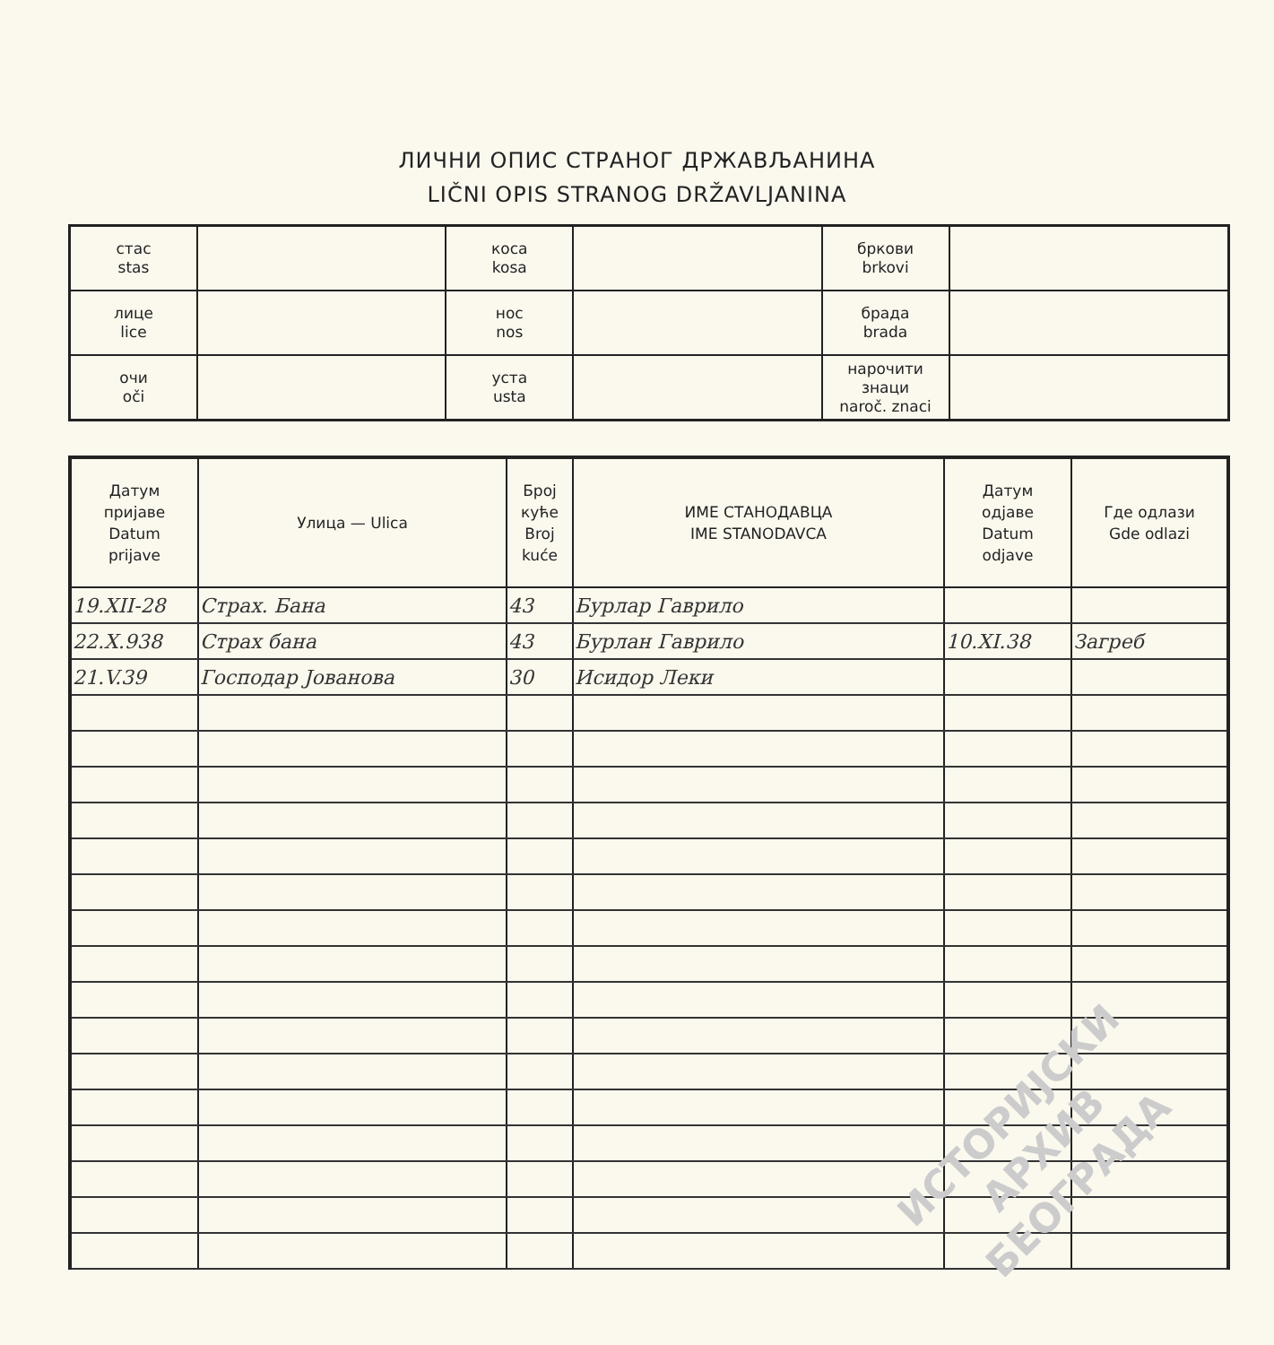ЛИЧНИ ОПИС СТРАНОГ ДРЖАВЉАНИНА
LIČNI OPIS STRANOG DRŽAVLJANINA
| стас stas | | коса kosa | | бркови brkovi | |
| лице lice | | нос nos | | брада brada | |
| очи oči | | уста usta | | нарочити знаци naroč. znaci | |
| Датум пријаве Datum prijave | Улица — Ulica | Број куће Broj kuće | ИМЕ СТАНОДАВЦА IME STANODAVCA | Датум одјаве Datum odjave | Где одлази Gde odlazi |
| --- | --- | --- | --- | --- | --- |
| 19.XII-28 | Страх. Бана | 43 | Бурлар Гаврило | | |
| 22.X.938 | Страх бана | 43 | Бурлан Гаврило | 10.XI.38 | Загреб |
| 21.V.39 | Господар Јованова | 30 | Исидор Леки | | |
ИСТОРИЈСКИ
АРХИВ
БЕОГРАДА